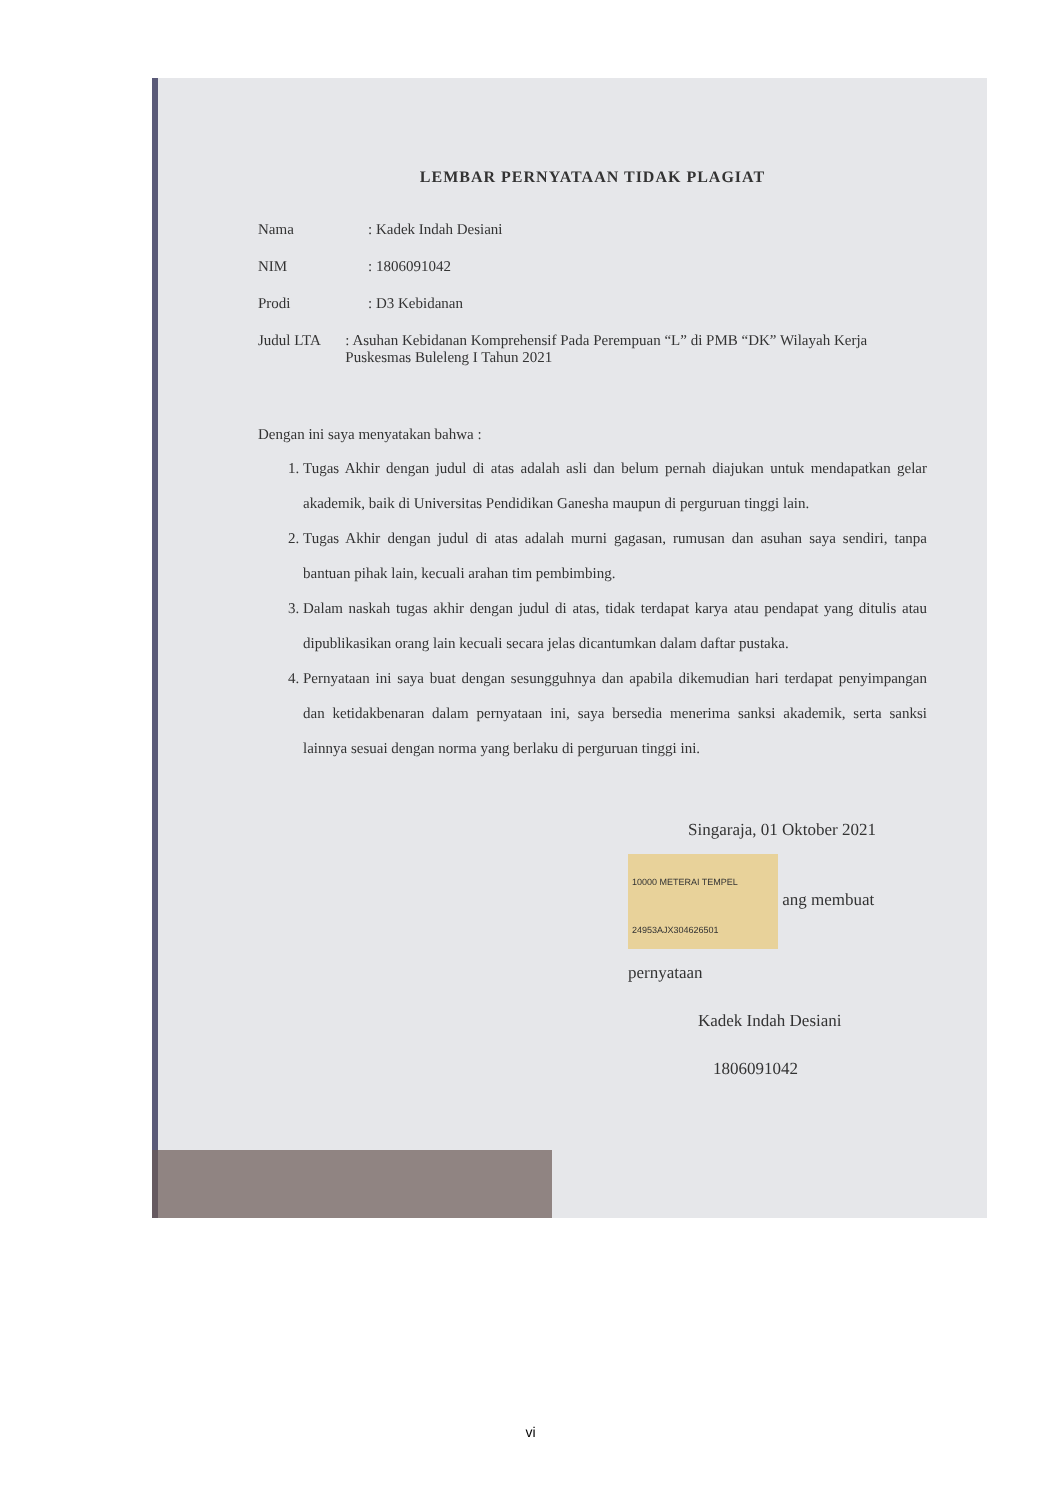LEMBAR PERNYATAAN TIDAK PLAGIAT
Nama: Kadek Indah Desiani
NIM: 1806091042
Prodi: D3 Kebidanan
Judul LTA: Asuhan Kebidanan Komprehensif Pada Perempuan “L” di PMB “DK” Wilayah Kerja Puskesmas Buleleng I Tahun 2021
Dengan ini saya menyatakan bahwa :
1. Tugas Akhir dengan judul di atas adalah asli dan belum pernah diajukan untuk mendapatkan gelar akademik, baik di Universitas Pendidikan Ganesha maupun di perguruan tinggi lain.
2. Tugas Akhir dengan judul di atas adalah murni gagasan, rumusan dan asuhan saya sendiri, tanpa bantuan pihak lain, kecuali arahan tim pembimbing.
3. Dalam naskah tugas akhir dengan judul di atas, tidak terdapat karya atau pendapat yang ditulis atau dipublikasikan orang lain kecuali secara jelas dicantumkan dalam daftar pustaka.
4. Pernyataan ini saya buat dengan sesungguhnya dan apabila dikemudian hari terdapat penyimpangan dan ketidakbenaran dalam pernyataan ini, saya bersedia menerima sanksi akademik, serta sanksi lainnya sesuai dengan norma yang berlaku di perguruan tinggi ini.
Singaraja, 01 Oktober 2021
10000 METERAI TEMPEL 24953AJX304626501 ang membuat pernyataan
Kadek Indah Desiani
1806091042
vi